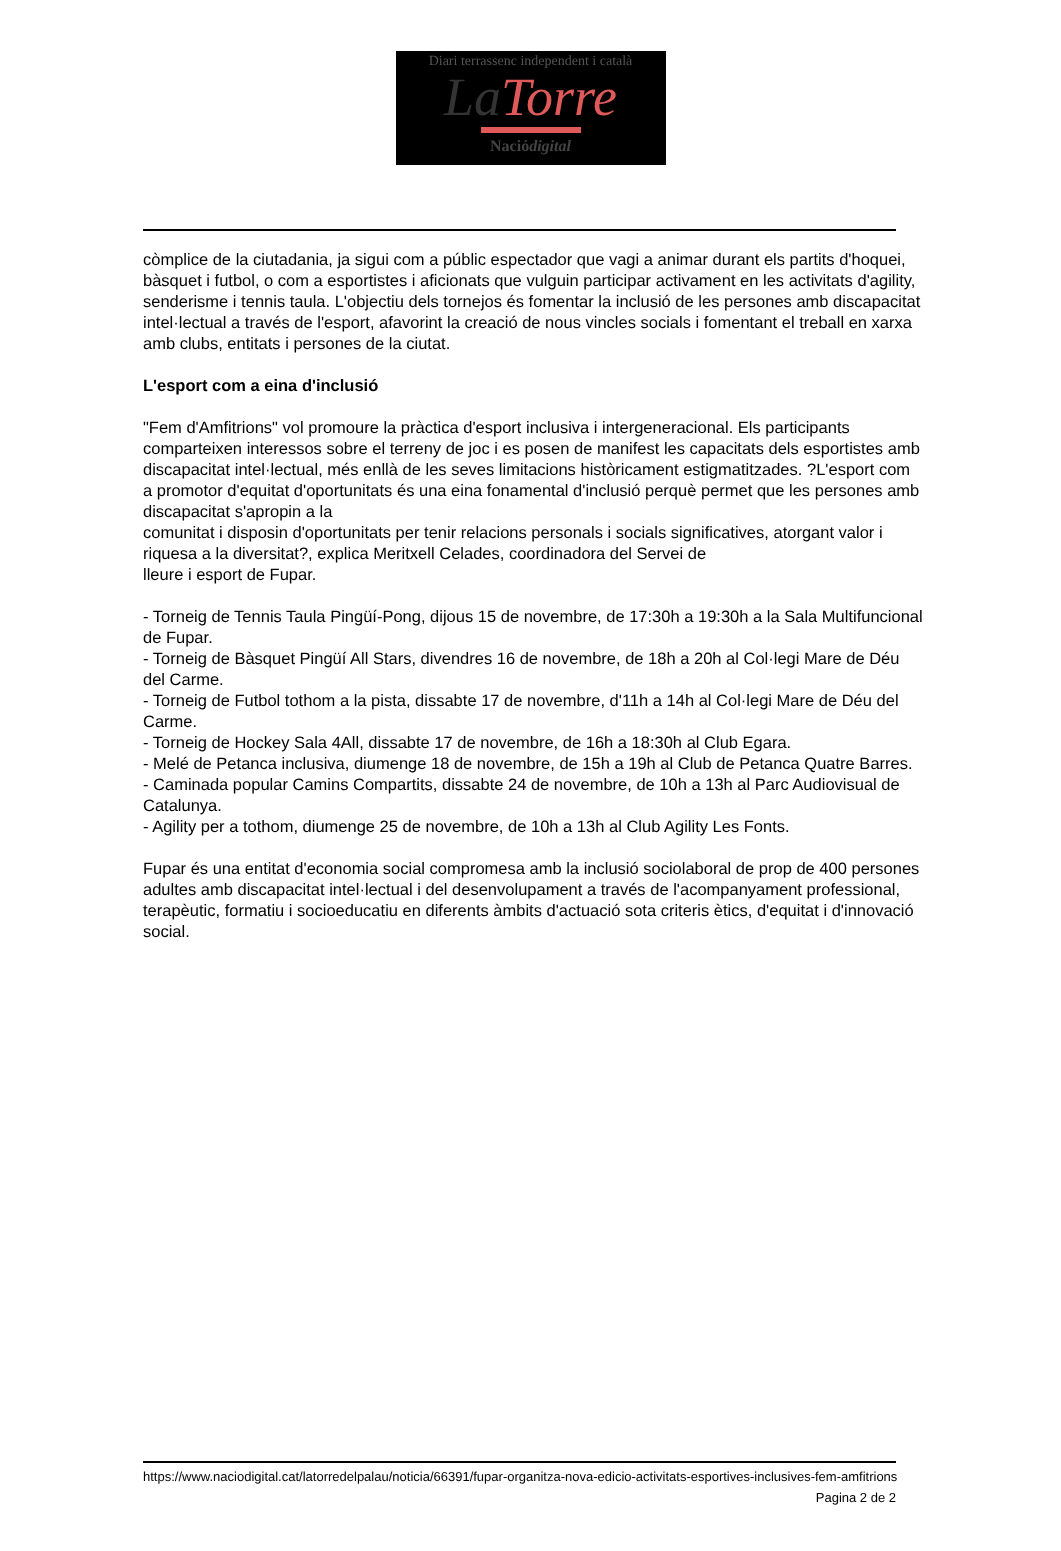Diari terrassenc independent i català
La Torre
Naciódigital
còmplice de la ciutadania, ja sigui com a públic espectador que vagi a animar durant els partits d'hoquei, bàsquet i futbol, o com a esportistes i aficionats que vulguin participar activament en les activitats d'agility, senderisme i tennis taula. L'objectiu dels tornejos és fomentar la inclusió de les persones amb discapacitat intel·lectual a través de l'esport, afavorint la creació de nous vincles socials i fomentant el treball en xarxa amb clubs, entitats i persones de la ciutat.
L'esport com a eina d'inclusió
"Fem d'Amfitrions" vol promoure la pràctica d'esport inclusiva i intergeneracional. Els participants comparteixen interessos sobre el terreny de joc i es posen de manifest les capacitats dels esportistes amb discapacitat intel·lectual, més enllà de les seves limitacions històricament estigmatitzades. ?L'esport com a promotor d'equitat d'oportunitats és una eina fonamental d'inclusió perquè permet que les persones amb discapacitat s'apropin a la
comunitat i disposin d'oportunitats per tenir relacions personals i socials significatives, atorgant valor i riquesa a la diversitat?, explica Meritxell Celades, coordinadora del Servei de
lleure i esport de Fupar.
- Torneig de Tennis Taula Pingüí-Pong, dijous 15 de novembre, de 17:30h a 19:30h a la Sala Multifuncional de Fupar.
- Torneig de Bàsquet Pingüí All Stars, divendres 16 de novembre, de 18h a 20h al Col·legi Mare de Déu del Carme.
- Torneig de Futbol tothom a la pista, dissabte 17 de novembre, d'11h a 14h al Col·legi Mare de Déu del Carme.
- Torneig de Hockey Sala 4All, dissabte 17 de novembre, de 16h a 18:30h al Club Egara.
- Melé de Petanca inclusiva, diumenge 18 de novembre, de 15h a 19h al Club de Petanca Quatre Barres.
- Caminada popular Camins Compartits, dissabte 24 de novembre, de 10h a 13h al Parc Audiovisual de Catalunya.
- Agility per a tothom, diumenge 25 de novembre, de 10h a 13h al Club Agility Les Fonts.
Fupar és una entitat d'economia social compromesa amb la inclusió sociolaboral de prop de 400 persones adultes amb discapacitat intel·lectual i del desenvolupament a través de l'acompanyament professional, terapèutic, formatiu i socioeducatiu en diferents àmbits d'actuació sota criteris ètics, d'equitat i d'innovació social.
https://www.naciodigital.cat/latorredelpalau/noticia/66391/fupar-organitza-nova-edicio-activitats-esportives-inclusives-fem-amfitrions
Pagina 2 de 2